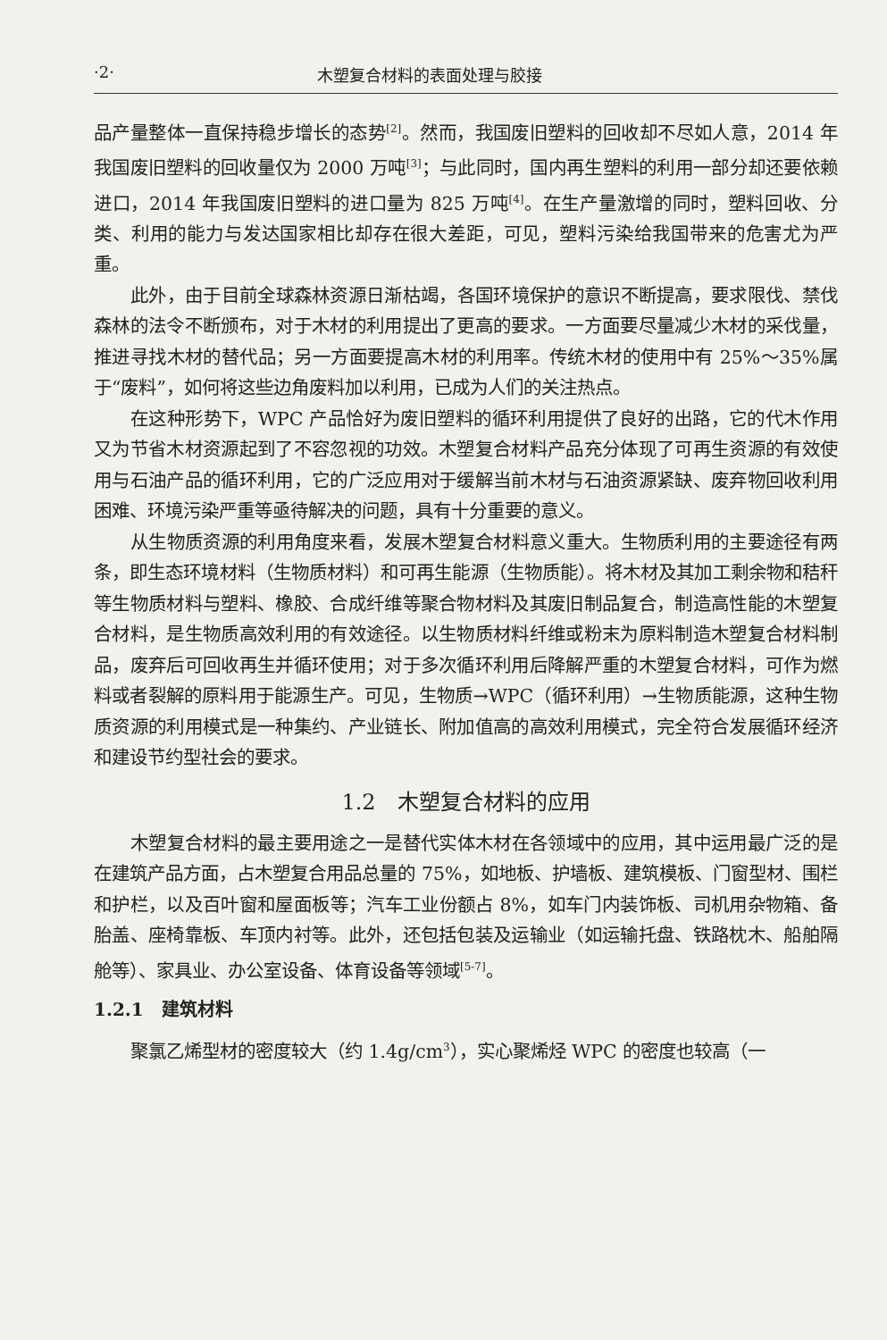·2· 木塑复合材料的表面处理与胶接
品产量整体一直保持稳步增长的态势<sup>[2]</sup>。然而，我国废旧塑料的回收却不尽如人意，2014 年我国废旧塑料的回收量仅为 2000 万吨<sup>[3]</sup>；与此同时，国内再生塑料的利用一部分却还要依赖进口，2014 年我国废旧塑料的进口量为 825 万吨<sup>[4]</sup>。在生产量激增的同时，塑料回收、分类、利用的能力与发达国家相比却存在很大差距，可见，塑料污染给我国带来的危害尤为严重。
此外，由于目前全球森林资源日渐枯竭，各国环境保护的意识不断提高，要求限伐、禁伐森林的法令不断颁布，对于木材的利用提出了更高的要求。一方面要尽量减少木材的采伐量，推进寻找木材的替代品；另一方面要提高木材的利用率。传统木材的使用中有 25%～35%属于“废料”，如何将这些边角废料加以利用，已成为人们的关注热点。
在这种形势下，WPC 产品恰好为废旧塑料的循环利用提供了良好的出路，它的代木作用又为节省木材资源起到了不容忽视的功效。木塑复合材料产品充分体现了可再生资源的有效使用与石油产品的循环利用，它的广泛应用对于缓解当前木材与石油资源紧缺、废弃物回收利用困难、环境污染严重等亟待解决的问题，具有十分重要的意义。
从生物质资源的利用角度来看，发展木塑复合材料意义重大。生物质利用的主要途径有两条，即生态环境材料（生物质材料）和可再生能源（生物质能）。将木材及其加工剩余物和秸秆等生物质材料与塑料、橡胶、合成纤维等聚合物材料及其废旧制品复合，制造高性能的木塑复合材料，是生物质高效利用的有效途径。以生物质材料纤维或粉末为原料制造木塑复合材料制品，废弃后可回收再生并循环使用；对于多次循环利用后降解严重的木塑复合材料，可作为燃料或者裂解的原料用于能源生产。可见，生物质→WPC（循环利用）→生物质能源，这种生物质资源的利用模式是一种集约、产业链长、附加值高的高效利用模式，完全符合发展循环经济和建设节约型社会的要求。
1.2　木塑复合材料的应用
木塑复合材料的最主要用途之一是替代实体木材在各领域中的应用，其中运用最广泛的是在建筑产品方面，占木塑复合用品总量的 75%，如地板、护墙板、建筑模板、门窗型材、围栏和护栏，以及百叶窗和屋面板等；汽车工业份额占 8%，如车门内装饰板、司机用杂物箱、备胎盖、座椅靠板、车顶内衬等。此外，还包括包装及运输业（如运输托盘、铁路枕木、船舶隔舱等）、家具业、办公室设备、体育设备等领域<sup>[5-7]</sup>。
1.2.1　建筑材料
聚氯乙烯型材的密度较大（约 1.4g/cm<sup>3</sup>），实心聚烯烃 WPC 的密度也较高（一